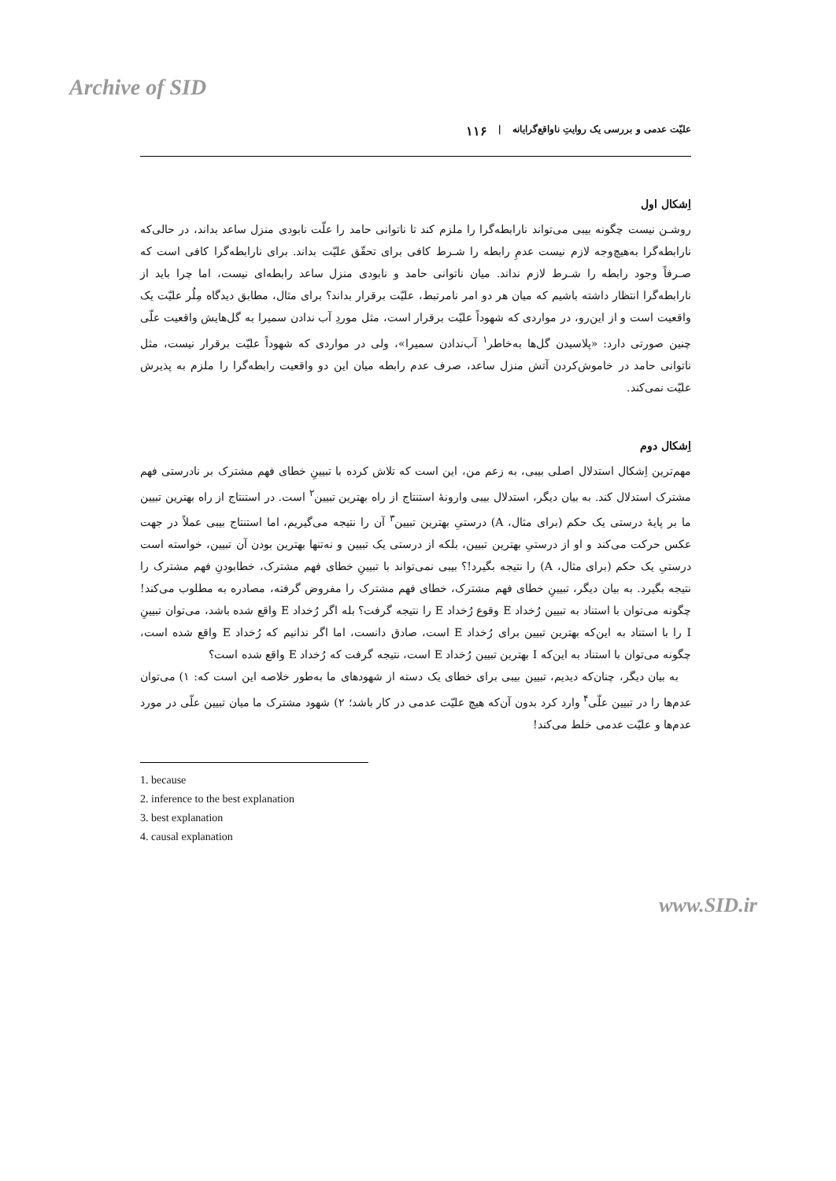Archive of SID
علیّت عدمی و بررسی یک روایتِ ناواقع‌گرایانه | ۱۱۶
اِشکال اول
روشـن نیست چگونه بیبی می‌تواند نارابطه‌گرا را ملزم کند تا ناتوانی حامد را علّت نابودی منزل ساعد بداند، در حالی‌که نارابطه‌گرا به‌هیچ‌وجه لازم نیست عدمِ رابطه را شـرط کافی برای تحقّق علیّت بداند. برای نارابطه‌گرا کافی است که صـرفاً وجود رابطه را شـرط لازم نداند. میان ناتوانی حامد و نابودی منزل ساعد رابطه‌ای نیست، اما چرا باید از نارابطه‌گرا انتظار داشته باشیم که میان هر دو امر نامرتبط، علیّت برقرار بداند؟ برای مثال، مطابق دیدگاه مِلُر علیّت یک واقعیت است و از این‌رو، در مواردی که شهوداً علیّت برقرار است، مثل موردِ آب ندادن سمیرا به گل‌هایش واقعیت علّی چنین صورتی دارد: «پلاسیدن گل‌ها به‌خاطر<sup>۱</sup> آب‌ندادن سمیرا»، ولی در مواردی که شهوداً علیّت برقرار نیست، مثل ناتوانی حامد در خاموش‌کردن آتش منزل ساعد، صرف عدم رابطه میان این دو واقعیت رابطه‌گرا را ملزم به پذیرش علیّت نمی‌کند.
اِشکال دوم
مهم‌ترین اِشکال استدلال اصلی بیبی، به زعم من، این است که تلاش کرده با تبیینِ خطای فهم مشترک بر نادرستی فهم مشترک استدلال کند. به بیان دیگر، استدلال بیبی وارونهٔ استنتاج از راه بهترین تبیین<sup>۲</sup> است. در استنتاج از راه بهترین تبیین ما بر پایهٔ درستی یک حکم (برای مثال، A) درستیِ بهترین تبیین<sup>۳</sup> آن را نتیجه می‌گیریم، اما استنتاج بیبی عملاً در جهت عکس حرکت می‌کند و او از درستیِ بهترین تبیین، بلکه از درستی یک تبیین و نه‌تنها بهترین بودن آن تبیین، خواسته است درستیِ یک حکم (برای مثال، A) را نتیجه بگیرد!؟ بیبی نمی‌تواند با تبیینِ خطای فهم مشترک، خطابودنِ فهم مشترک را نتیجه بگیرد. به بیان دیگر، تبیینِ خطای فهم مشترک، خطای فهم مشترک را مفروض گرفته، مصادره به مطلوب می‌کند! چگونه می‌توان با استناد به تبیین رُخداد E وقوع رُخداد E را نتیجه گرفت؟ بله اگر رُخداد E واقع شده باشد، می‌توان تبیینِ I را با استناد به این‌که بهترین تبیین برای رُخداد E است، صادق دانست، اما اگر ندانیم که رُخداد E واقع شده است، چگونه می‌توان با استناد به این‌که I بهترین تبیین رُخداد E است، نتیجه گرفت که رُخداد E واقع شده است؟
به بیان دیگر، چنان‌که دیدیم، تبیین بیبی برای خطای یک دسته از شهودهای ما به‌طور خلاصه این است که: ۱) می‌توان عدم‌ها را در تبیین علّی<sup>۴</sup> وارد کرد بدون آن‌که هیچ علیّت عدمی در کار باشد؛ ۲) شهود مشترک ما میان تبیین علّی در مورد عدم‌ها و علیّت عدمی خلط می‌کند!
1. because
2. inference to the best explanation
3. best explanation
4. causal explanation
www.SID.ir